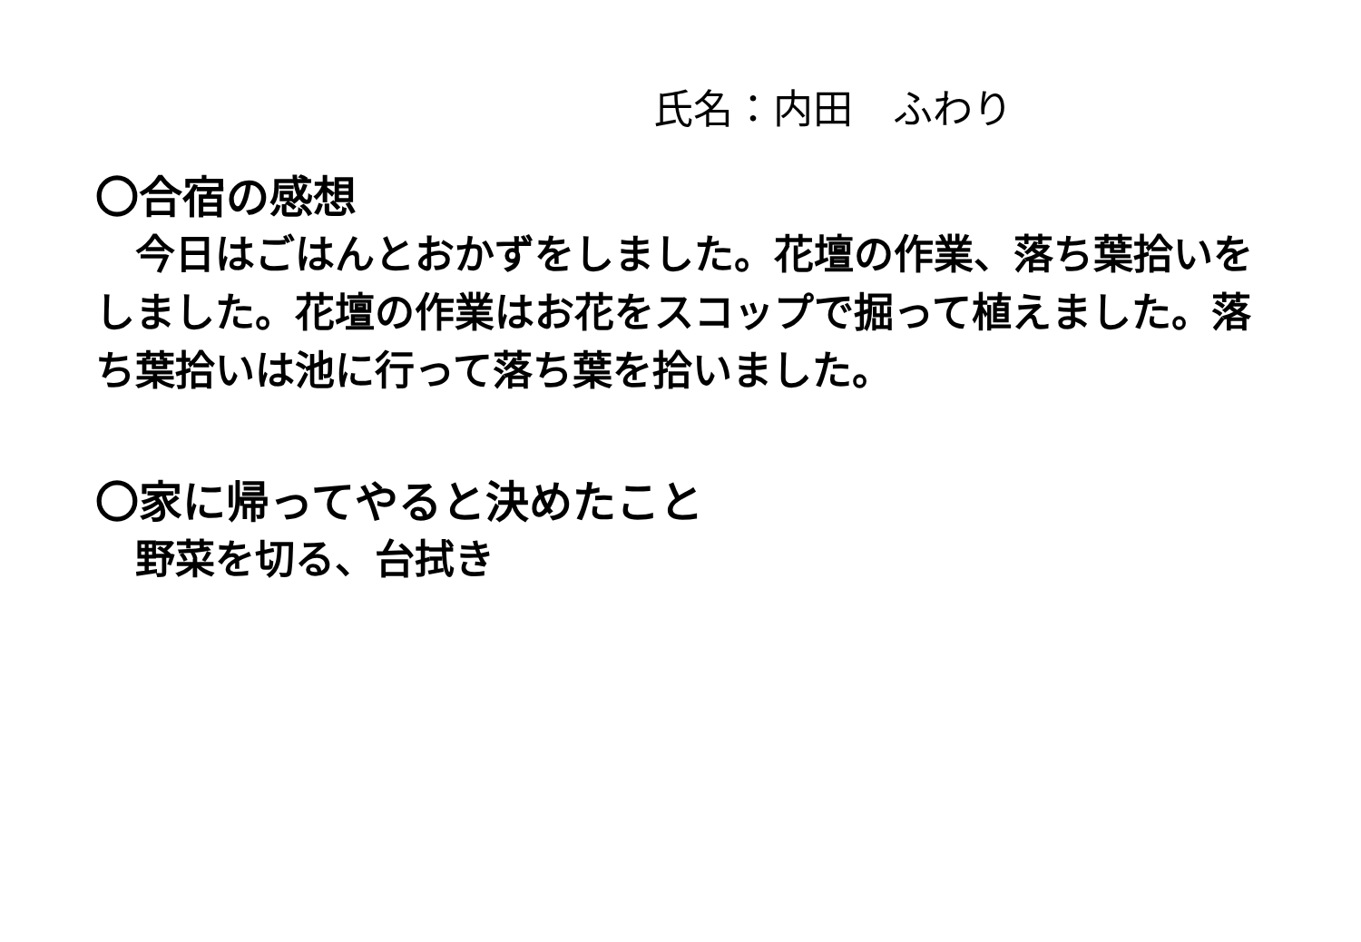氏名：内田　ふわり
〇合宿の感想
　今日はごはんとおかずをしました。花壇の作業、落ち葉拾いをしました。花壇の作業はお花をスコップで掘って植えました。落ち葉拾いは池に行って落ち葉を拾いました。
〇家に帰ってやると決めたこと
　野菜を切る、台拭き